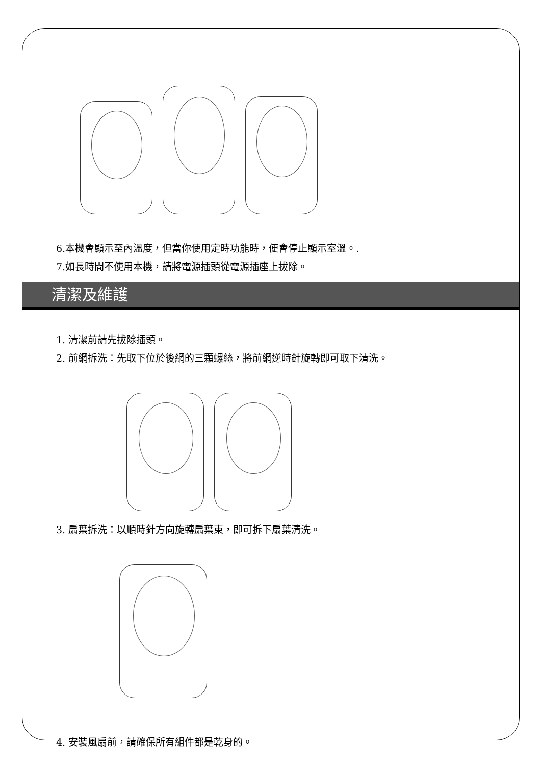6.本機會顯示至內溫度，但當你使用定時功能時，便會停止顯示室溫。.
7.如長時間不使用本機，請將電源插頭從電源插座上拔除。
清潔及維護
1. 清潔前請先拔除插頭。
2. 前網拆洗：先取下位於後網的三顆螺絲，將前網逆時針旋轉即可取下清洗。
3. 扇葉拆洗：以順時針方向旋轉扇葉束，即可拆下扇葉清洗。
4. 安裝風扇前，請確保所有組件都是乾身的。